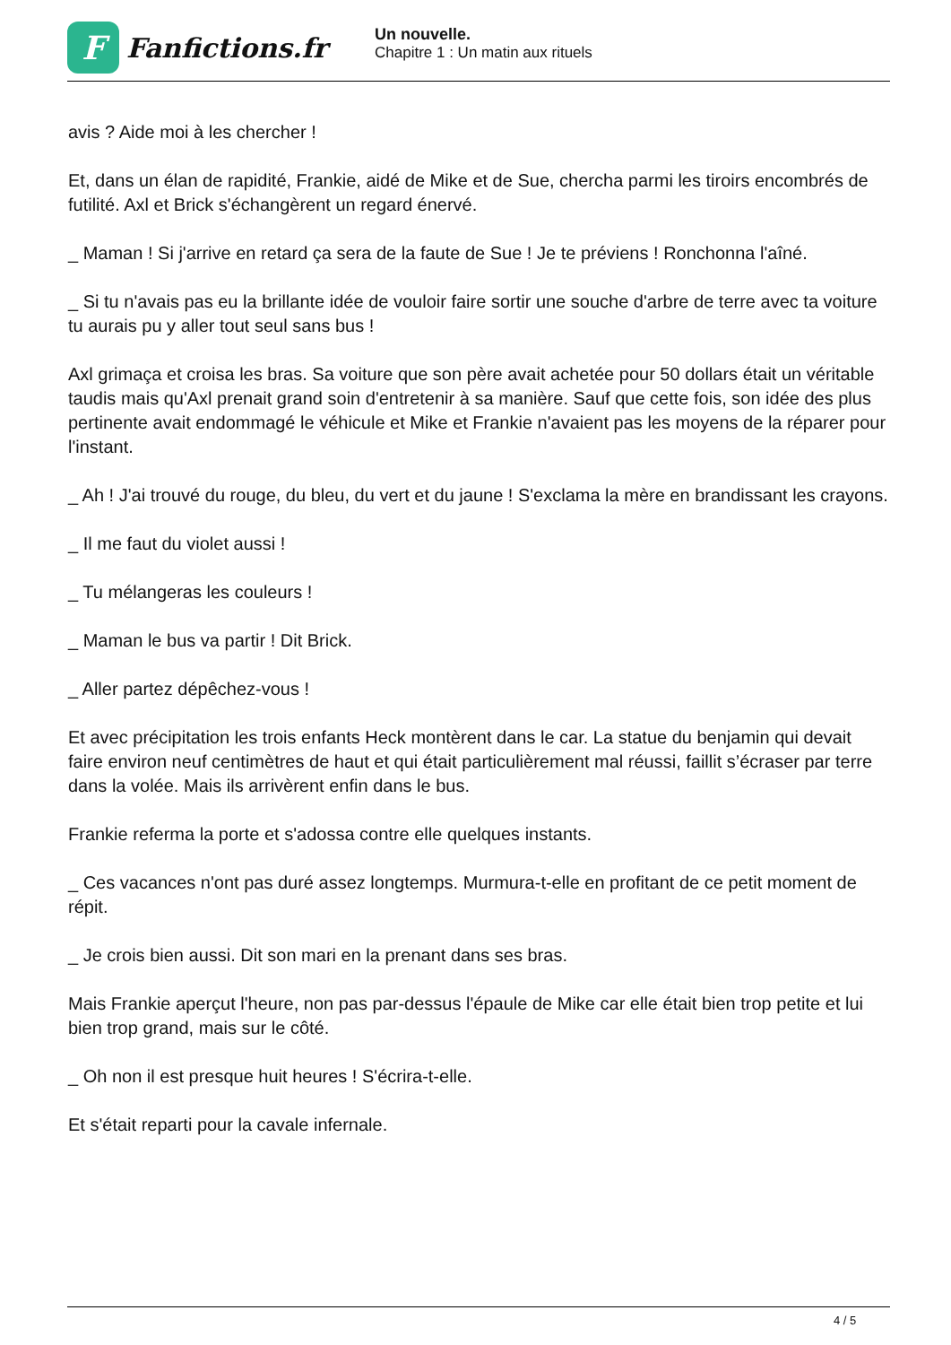F
Fanfictions.fr
Un nouvelle.
Chapitre 1 : Un matin aux rituels
avis ? Aide moi à les chercher !
Et, dans un élan de rapidité, Frankie, aidé de Mike et de Sue, chercha parmi les tiroirs encombrés de futilité. Axl et Brick s'échangèrent un regard énervé.
_ Maman ! Si j'arrive en retard ça sera de la faute de Sue ! Je te préviens ! Ronchonna l'aîné.
_ Si tu n'avais pas eu la brillante idée de vouloir faire sortir une souche d'arbre de terre avec ta voiture tu aurais pu y aller tout seul sans bus !
Axl grimaça et croisa les bras. Sa voiture que son père avait achetée pour 50 dollars était un véritable taudis mais qu'Axl prenait grand soin d'entretenir à sa manière. Sauf que cette fois, son idée des plus pertinente avait endommagé le véhicule et Mike et Frankie n'avaient pas les moyens de la réparer pour l'instant.
_ Ah ! J'ai trouvé du rouge, du bleu, du vert et du jaune ! S'exclama la mère en brandissant les crayons.
_ Il me faut du violet aussi !
_ Tu mélangeras les couleurs !
_ Maman le bus va partir ! Dit Brick.
_ Aller partez dépêchez-vous !
Et avec précipitation les trois enfants Heck montèrent dans le car. La statue du benjamin qui devait faire environ neuf centimètres de haut et qui était particulièrement mal réussi, faillit s’écraser par terre dans la volée. Mais ils arrivèrent enfin dans le bus.
Frankie referma la porte et s'adossa contre elle quelques instants.
_ Ces vacances n'ont pas duré assez longtemps. Murmura-t-elle en profitant de ce petit moment de répit.
_ Je crois bien aussi. Dit son mari en la prenant dans ses bras.
Mais Frankie aperçut l'heure, non pas par-dessus l'épaule de Mike car elle était bien trop petite et lui bien trop grand, mais sur le côté.
_ Oh non il est presque huit heures ! S'écrira-t-elle.
Et s'était reparti pour la cavale infernale.
4 / 5